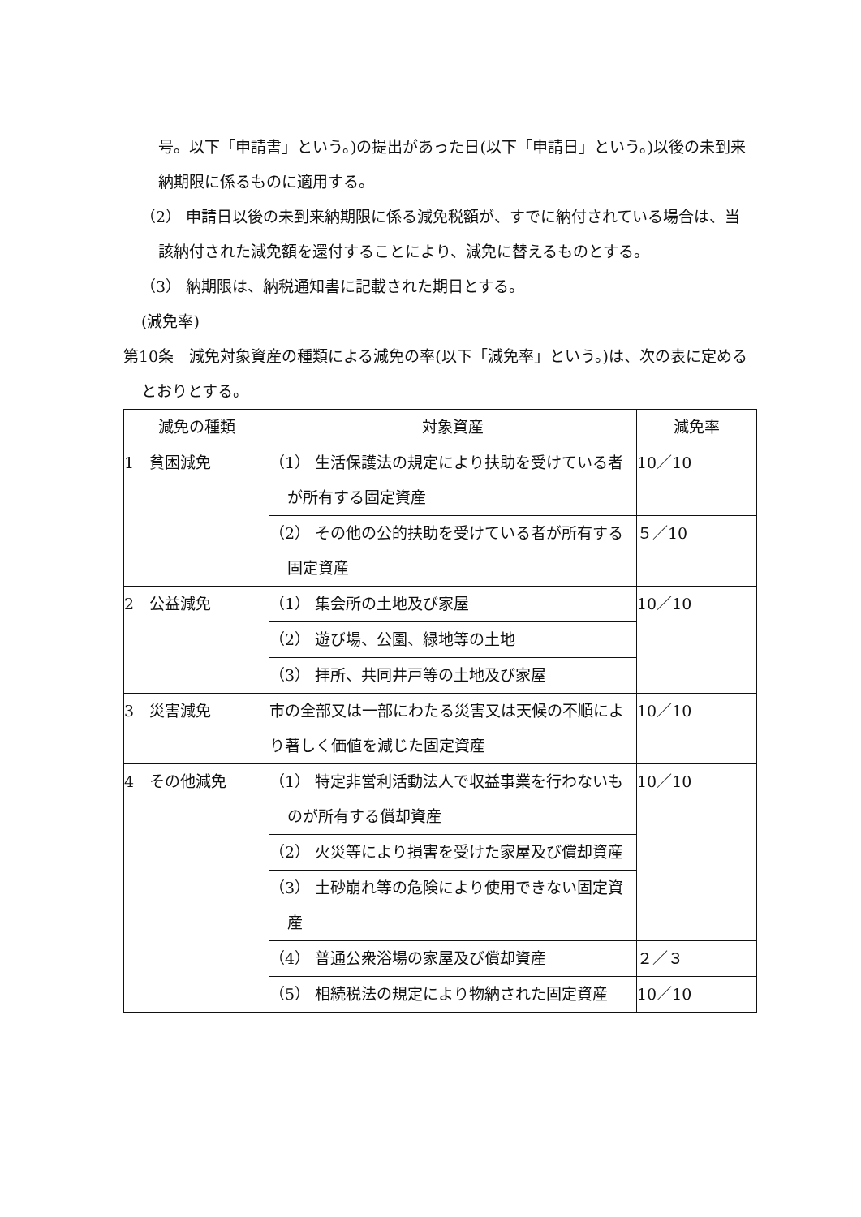号。以下「申請書」という。)の提出があった日(以下「申請日」という。)以後の未到来納期限に係るものに適用する。
（2） 申請日以後の未到来納期限に係る減免税額が、すでに納付されている場合は、当該納付された減免額を還付することにより、減免に替えるものとする。
（3） 納期限は、納税通知書に記載された期日とする。
(減免率)
第10条　減免対象資産の種類による減免の率(以下「減免率」という。)は、次の表に定めるとおりとする。
| 減免の種類 | 対象資産 | 減免率 |
| 1 貧困減免 | （1） 生活保護法の規定により扶助を受けている者が所有する固定資産 | 10／10 |
| | （2） その他の公的扶助を受けている者が所有する固定資産 | ５／10 |
| 2 公益減免 | （1） 集会所の土地及び家屋 | 10／10 |
| | （2） 遊び場、公園、緑地等の土地 | |
| | （3） 拝所、共同井戸等の土地及び家屋 | |
| 3 災害減免 | 市の全部又は一部にわたる災害又は天候の不順により著しく価値を減じた固定資産 | 10／10 |
| 4 その他減免 | （1） 特定非営利活動法人で収益事業を行わないものが所有する償却資産 | 10／10 |
| | （2） 火災等により損害を受けた家屋及び償却資産 | |
| | （3） 土砂崩れ等の危険により使用できない固定資産 | |
| | （4） 普通公衆浴場の家屋及び償却資産 | ２／３ |
| | （5） 相続税法の規定により物納された固定資産 | 10／10 |